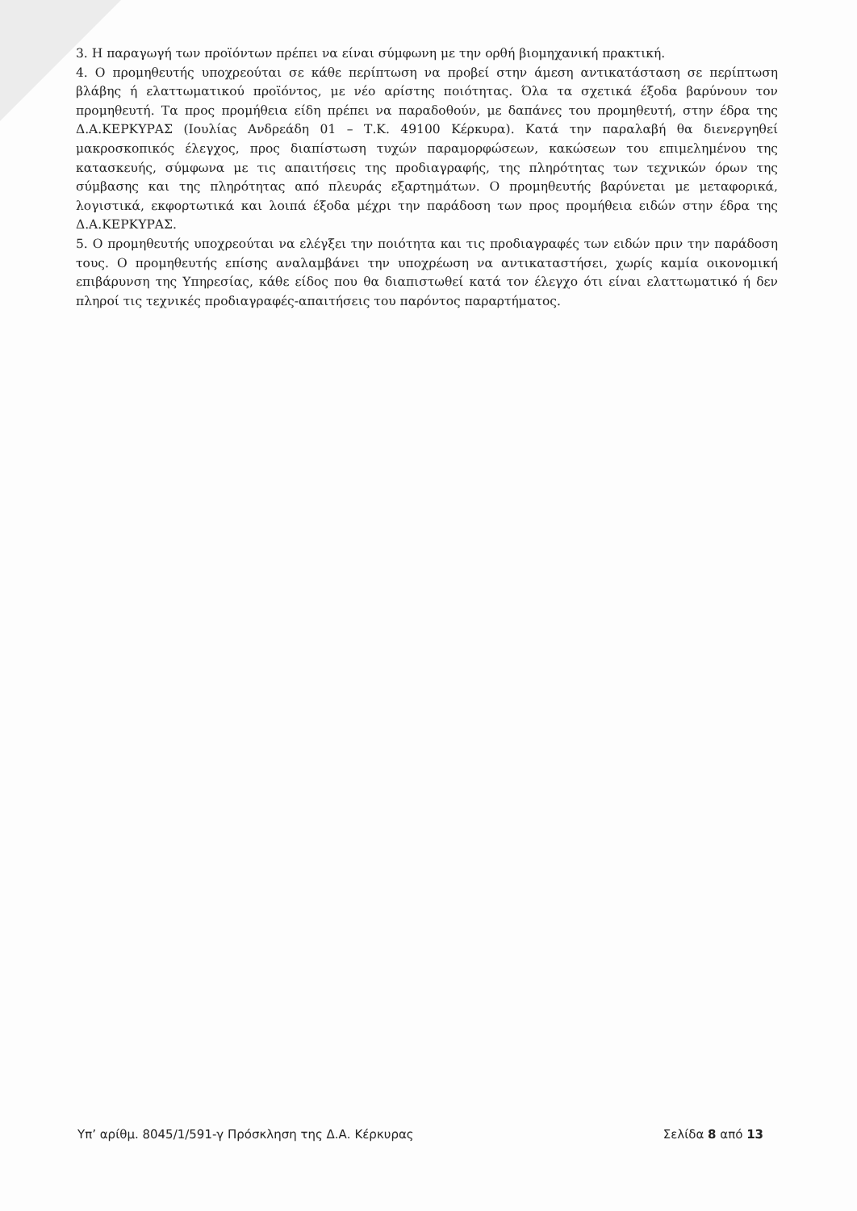3. Η παραγωγή των προϊόντων πρέπει να είναι σύμφωνη με την ορθή βιομηχανική πρακτική.
4. Ο προμηθευτής υποχρεούται σε κάθε περίπτωση να προβεί στην άμεση αντικατάσταση σε περίπτωση βλάβης ή ελαττωματικού προϊόντος, με νέο αρίστης ποιότητας. Όλα τα σχετικά έξοδα βαρύνουν τον προμηθευτή. Τα προς προμήθεια είδη πρέπει να παραδοθούν, με δαπάνες του προμηθευτή, στην έδρα της Δ.Α.ΚΕΡΚΥΡΑΣ (Ιουλίας Ανδρεάδη 01 – Τ.Κ. 49100 Κέρκυρα). Κατά την παραλαβή θα διενεργηθεί μακροσκοπικός έλεγχος, προς διαπίστωση τυχών παραμορφώσεων, κακώσεων του επιμελημένου της κατασκευής, σύμφωνα με τις απαιτήσεις της προδιαγραφής, της πληρότητας των τεχνικών όρων της σύμβασης και της πληρότητας από πλευράς εξαρτημάτων. Ο προμηθευτής βαρύνεται με μεταφορικά, λογιστικά, εκφορτωτικά και λοιπά έξοδα μέχρι την παράδοση των προς προμήθεια ειδών στην έδρα της Δ.Α.ΚΕΡΚΥΡΑΣ.
5. Ο προμηθευτής υποχρεούται να ελέγξει την ποιότητα και τις προδιαγραφές των ειδών πριν την παράδοση τους. Ο προμηθευτής επίσης αναλαμβάνει την υποχρέωση να αντικαταστήσει, χωρίς καμία οικονομική επιβάρυνση της Υπηρεσίας, κάθε είδος που θα διαπιστωθεί κατά τον έλεγχο ότι είναι ελαττωματικό ή δεν πληροί τις τεχνικές προδιαγραφές-απαιτήσεις του παρόντος παραρτήματος.
Υπ’ αρίθμ. 8045/1/591-γ Πρόσκληση της Δ.Α. Κέρκυρας Σελίδα 8 από 13